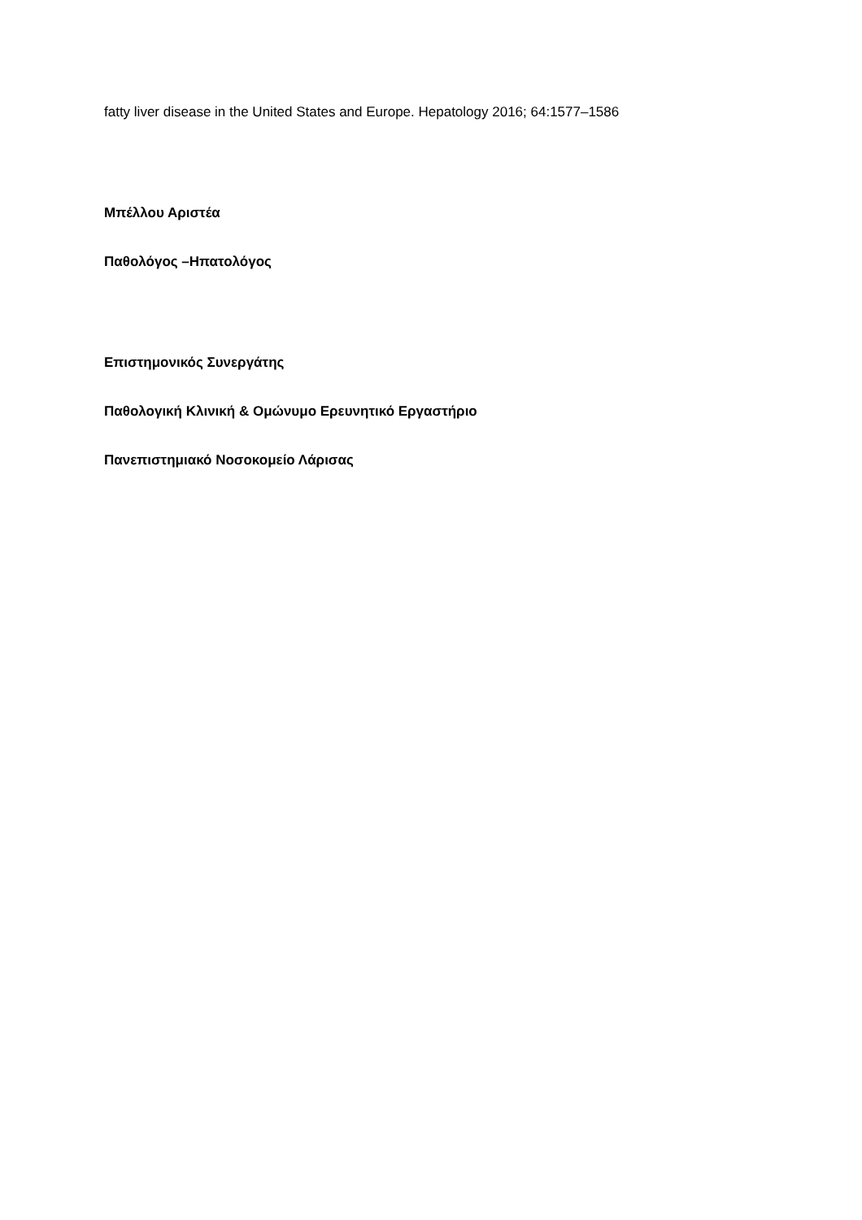fatty liver disease in the United States and Europe. Hepatology 2016; 64:1577–1586
Μπέλλου Αριστέα
Παθολόγος –Ηπατολόγος
Επιστημονικός Συνεργάτης
Παθολογική Κλινική & Ομώνυμο Ερευνητικό Εργαστήριο
Πανεπιστημιακό Νοσοκομείο Λάρισας